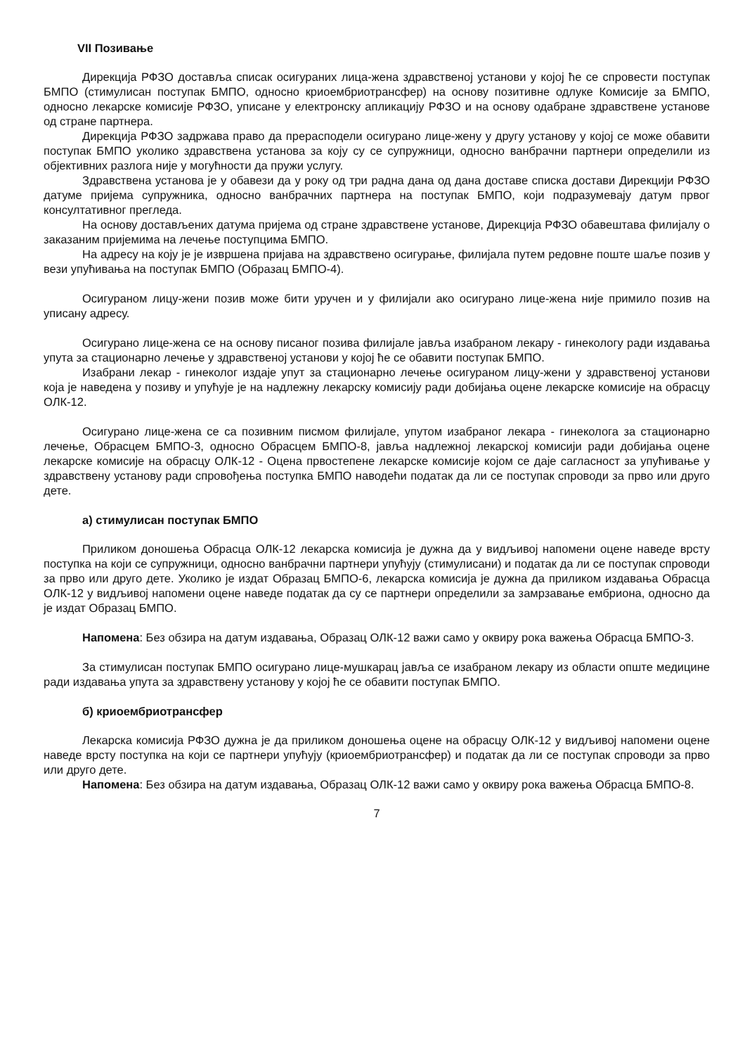VII Позивање
Дирекција РФЗО доставља списак осигураних лица-жена здравственој установи у којој ће се спровести поступак БМПО (стимулисан поступак БМПО, односно криоембриотрансфер) на основу позитивне одлуке Комисије за БМПО, односно лекарске комисије РФЗО, уписане у електронску апликацију РФЗО и на основу одабране здравствене установе од стране партнера.
Дирекција РФЗО задржава право да прерасподели осигурано лице-жену у другу установу у којој се може обавити поступак БМПО уколико здравствена установа за коју су се супружници, односно ванбрачни партнери определили из објективних разлога није у могућности да пружи услугу.
Здравствена установа је у обавези да у року од три радна дана од дана доставе списка достави Дирекцији РФЗО датуме пријема супружника, односно ванбрачних партнера на поступак БМПО, који подразумевају датум првог консултативног прегледа.
На основу достављених датума пријема од стране здравствене установе, Дирекција РФЗО обавештава филијалу о заказаним пријемима на лечење поступцима БМПО.
На адресу на коју је је извршена пријава на здравствено осигурање, филијала путем редовне поште шаље позив у вези упућивања на поступак БМПО (Образац БМПО-4).
Осигураном лицу-жени позив може бити уручен и у филијали ако осигурано лице-жена није примило позив на уписану адресу.
Осигурано лице-жена се на основу писаног позива филијале јавља изабраном лекару - гинекологу ради издавања упута за стационарно лечење у здравственој установи у којој ће се обавити поступак БМПО.
Изабрани лекар - гинеколог издаје упут за стационарно лечење осигураном лицу-жени у здравственој установи која је наведена у позиву и упућује је на надлежну лекарску комисију ради добијања оцене лекарске комисије на обрасцу ОЛК-12.
Осигурано лице-жена се са позивним писмом филијале, упутом изабраног лекара - гинеколога за стационарно лечење, Обрасцем БМПО-3, односно Обрасцем БМПО-8, јавља надлежној лекарској комисији ради добијања оцене лекарске комисије на обрасцу ОЛК-12 - Оцена првостепене лекарске комисије којом се даје сагласност за упућивање у здравствену установу ради спровођења поступка БМПО наводећи податак да ли се поступак спроводи за прво или друго дете.
а) стимулисан поступак БМПО
Приликом доношења Обрасца ОЛК-12 лекарска комисија је дужна да у видљивој напомени оцене наведе врсту поступка на који се супружници, односно ванбрачни партнери упућују (стимулисани) и податак да ли се поступак спроводи за прво или друго дете. Уколико је издат Образац БМПО-6, лекарска комисија је дужна да приликом издавања Обрасца ОЛК-12 у видљивој напомени оцене наведе податак да су се партнери определили за замрзавање ембриона, односно да је издат Образац БМПО.
Напомена: Без обзира на датум издавања, Образац ОЛК-12 важи само у оквиру рока важења Обрасца БМПО-3.
За стимулисан поступак БМПО осигурано лице-мушкарац јавља се изабраном лекару из области опште медицине ради издавања упута за здравствену установу у којој ће се обавити поступак БМПО.
б) криоембриотрансфер
Лекарска комисија РФЗО дужна је да приликом доношења оцене на обрасцу ОЛК-12 у видљивој напомени оцене наведе врсту поступка на који се партнери упућују (криоембриотрансфер) и податак да ли се поступак спроводи за прво или друго дете.
Напомена: Без обзира на датум издавања, Образац ОЛК-12 важи само у оквиру рока важења Обрасца БМПО-8.
7